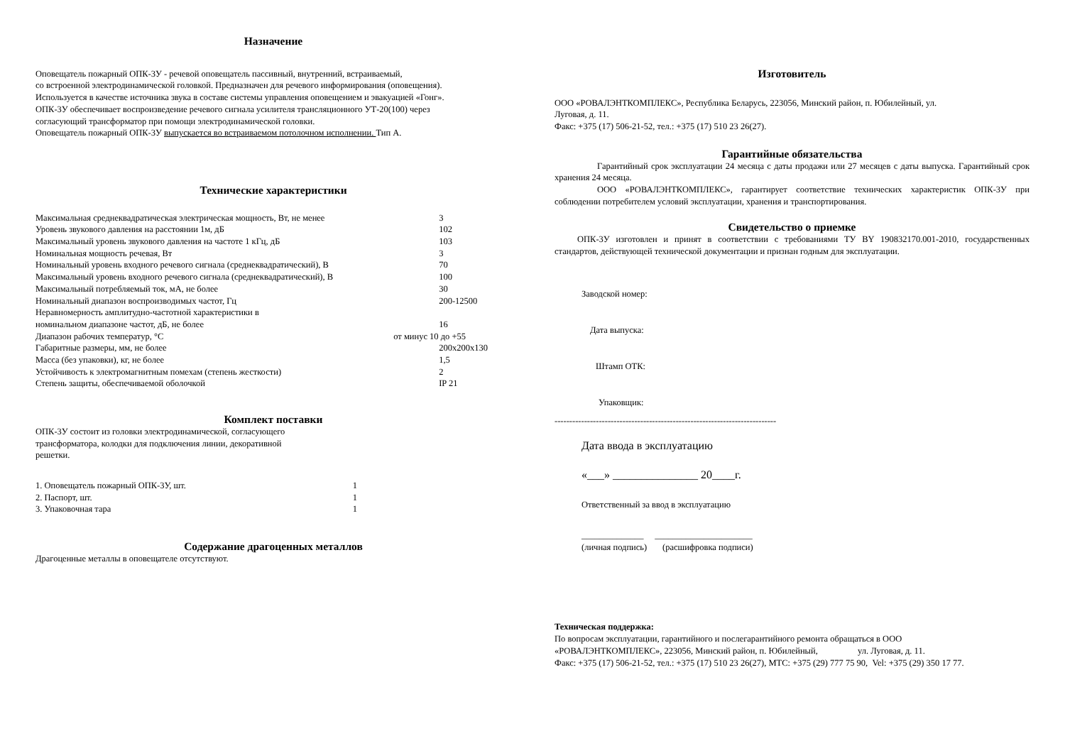Назначение
Оповещатель пожарный ОПК-3У - речевой оповещатель пассивный, внутренний, встраиваемый,
со встроенной электродинамической головкой. Предназначен для речевого информирования (оповещения).
Используется в качестве источника звука в составе системы управления оповещением и эвакуацией «Гонг».
ОПК-3У обеспечивает воспроизведение речевого сигнала усилителя трансляционного УТ-20(100) через
согласующий трансформатор при помощи электродинамической головки.
Оповещатель пожарный ОПК-3У выпускается во встраиваемом потолочном исполнении. Тип А.
Технические характеристики
| Максимальная среднеквадратическая электрическая мощность, Вт, не менее | 3 |
| Уровень звукового давления на расстоянии 1м, дБ | 102 |
| Максимальный уровень звукового давления на частоте 1 кГц, дБ | 103 |
| Номинальная мощность речевая, Вт | 3 |
| Номинальный уровень входного речевого сигнала (среднеквадратический), В | 70 |
| Максимальный уровень входного речевого сигнала (среднеквадратический), В | 100 |
| Максимальный потребляемый ток, мА, не более | 30 |
| Номинальный диапазон воспроизводимых частот, Гц | 200-12500 |
| Неравномерность амплитудно-частотной характеристики в номинальном диапазоне частот, дБ, не более | 16 |
| Диапазон рабочих температур, °С | от минус 10 до +55 |
| Габаритные размеры, мм, не более | 200х200х130 |
| Масса (без упаковки), кг, не более | 1,5 |
| Устойчивость к электромагнитным помехам (степень жесткости) | 2 |
| Степень защиты, обеспечиваемой оболочкой | IP 21 |
Комплект поставки
ОПК-3У состоит из головки электродинамической, согласующего
трансформатора, колодки для подключения линии, декоративной
решетки.
| 1. Оповещатель пожарный ОПК-3У, шт. | 1 |
| 2. Паспорт, шт. | 1 |
| 3. Упаковочная тара | 1 |
Содержание драгоценных металлов
Драгоценные металлы в оповещателе отсутствуют.
Изготовитель
ООО «РОВАЛЭНТКОМПЛЕКС», Республика Беларусь, 223056, Минский район, п. Юбилейный, ул.
Луговая, д. 11.
Факс: +375 (17) 506-21-52, тел.: +375 (17) 510 23 26(27).
Гарантийные обязательства
Гарантийный срок эксплуатации 24 месяца с даты продажи или 27 месяцев с даты выпуска. Гарантийный срок хранения 24 месяца.
ООО «РОВАЛЭНТКОМПЛЕКС», гарантирует соответствие технических характеристик ОПК-3У при соблюдении потребителем условий эксплуатации, хранения и транспортирования.
Свидетельство о приемке
ОПК-3У изготовлен и принят в соответствии с требованиями ТУ BY 190832170.001-2010, государственных стандартов, действующей технической документации и признан годным для эксплуатации.
Заводской номер:
Дата выпуска:
Штамп ОТК:
Упаковщик:
---------------------------------------------------------------------------
Дата ввода в эксплуатацию
«___» _______________ 20____г.
Ответственный за ввод в эксплуатацию
______________ ______________________
(личная подпись) (расшифровка подписи)
Техническая поддержка:
По вопросам эксплуатации, гарантийного и послегарантийного ремонта обращаться в ООО
«РОВАЛЭНТКОМПЛЕКС», 223056, Минский район, п. Юбилейный, ул. Луговая, д. 11.
Факс: +375 (17) 506-21-52, тел.: +375 (17) 510 23 26(27), МТС: +375 (29) 777 75 90, Vel: +375 (29) 350 17 77.